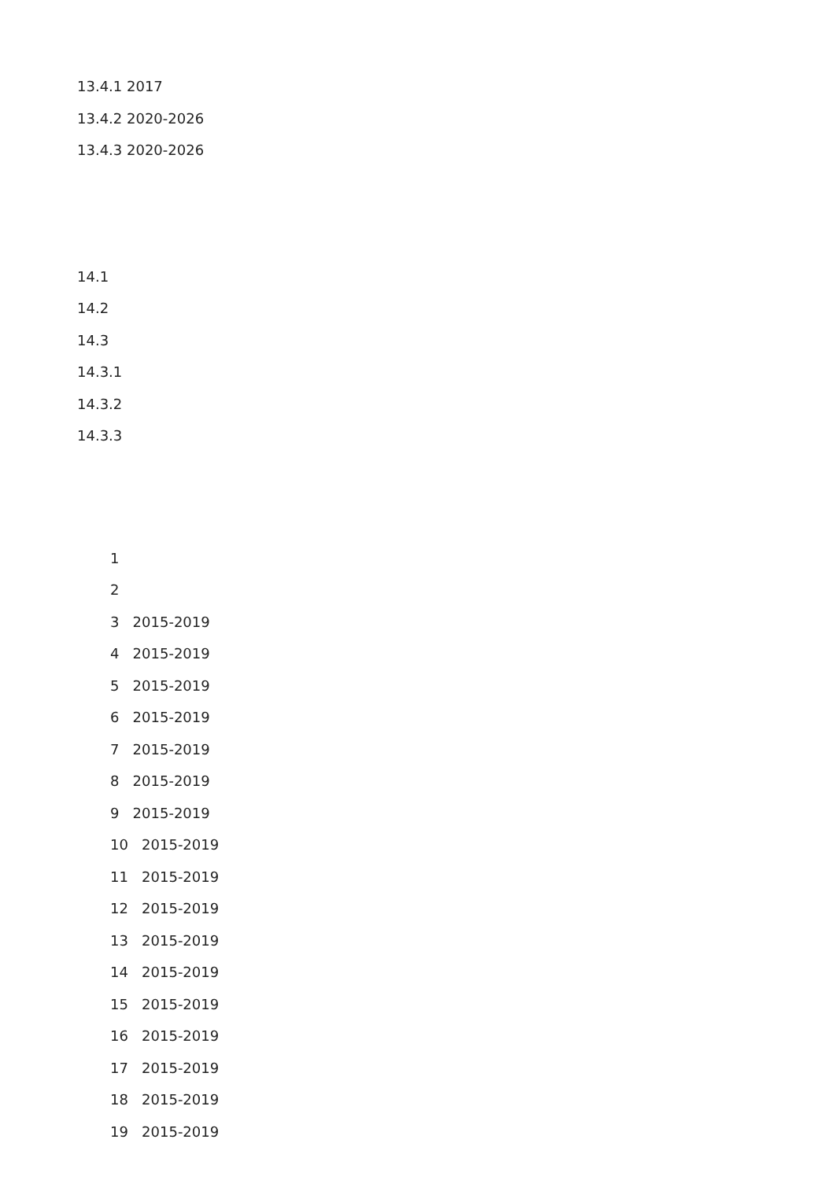13.4.1 2017
13.4.2 2020-2026
13.4.3 2020-2026
14.1
14.2
14.3
14.3.1
14.3.2
14.3.3
1
2
3 2015-2019
4 2015-2019
5 2015-2019
6 2015-2019
7 2015-2019
8 2015-2019
9 2015-2019
10 2015-2019
11 2015-2019
12 2015-2019
13 2015-2019
14 2015-2019
15 2015-2019
16 2015-2019
17 2015-2019
18 2015-2019
19 2015-2019